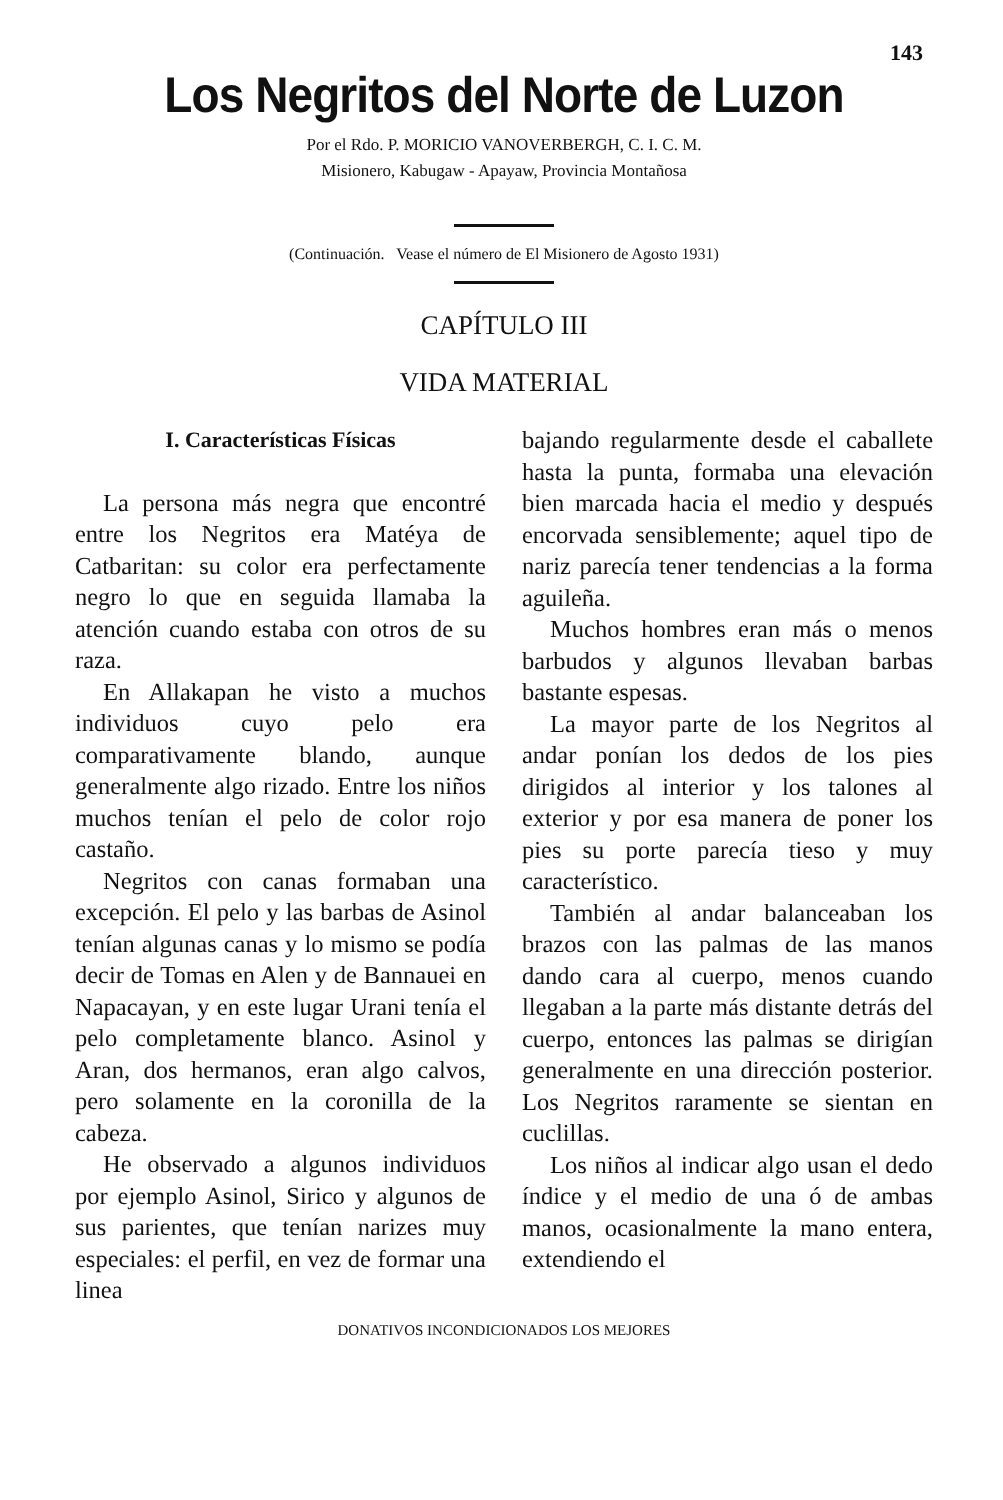143
Los Negritos del Norte de Luzon
Por el Rdo. P. MORICIO VANOVERBERGH, C. I. C. M.
Misionero, Kabugaw - Apayaw, Provincia Montañosa
(Continuación. Vease el número de El Misionero de Agosto 1931)
CAPÍTULO III
VIDA MATERIAL
I. Características Físicas
La persona más negra que encontré entre los Negritos era Matéya de Catbaritan: su color era perfectamente negro lo que en seguida llamaba la atención cuando estaba con otros de su raza.
En Allakapan he visto a muchos individuos cuyo pelo era comparativamente blando, aunque generalmente algo rizado. Entre los niños muchos tenían el pelo de color rojo castaño.
Negritos con canas formaban una excepción. El pelo y las barbas de Asinol tenían algunas canas y lo mismo se podía decir de Tomas en Alen y de Bannauei en Napacayan, y en este lugar Urani tenía el pelo completamente blanco. Asinol y Aran, dos hermanos, eran algo calvos, pero solamente en la coronilla de la cabeza.
He observado a algunos individuos por ejemplo Asinol, Sirico y algunos de sus parientes, que tenían narizes muy especiales: el perfil, en vez de formar una linea
bajando regularmente desde el caballete hasta la punta, formaba una elevación bien marcada hacia el medio y después encorvada sensiblemente; aquel tipo de nariz parecía tener tendencias a la forma aguileña.
Muchos hombres eran más o menos barbudos y algunos llevaban barbas bastante espesas.
La mayor parte de los Negritos al andar ponían los dedos de los pies dirigidos al interior y los talones al exterior y por esa manera de poner los pies su porte parecía tieso y muy característico.
También al andar balanceaban los brazos con las palmas de las manos dando cara al cuerpo, menos cuando llegaban a la parte más distante detrás del cuerpo, entonces las palmas se dirigían generalmente en una dirección posterior. Los Negritos raramente se sientan en cuclillas.
Los niños al indicar algo usan el dedo índice y el medio de una ó de ambas manos, ocasionalmente la mano entera, extendiendo el
DONATIVOS INCONDICIONADOS LOS MEJORES